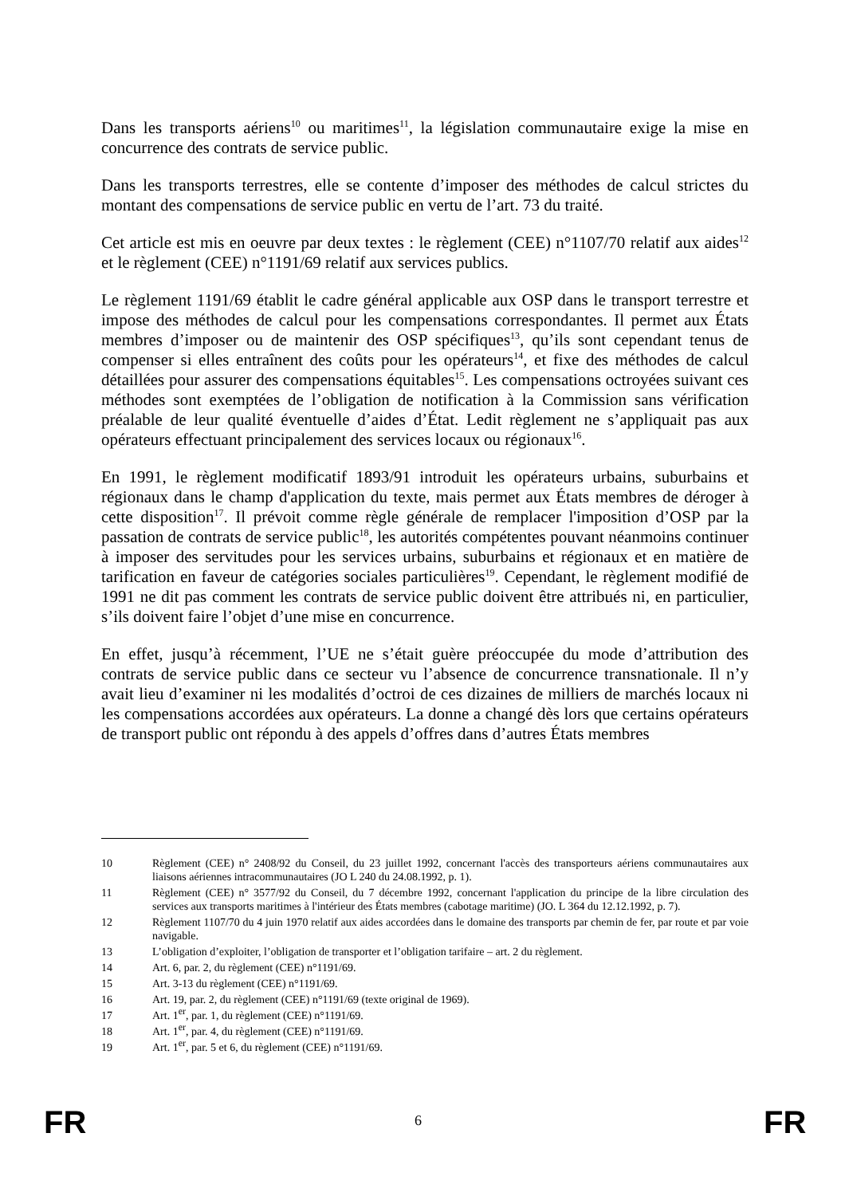Dans les transports aériens<sup>10</sup> ou maritimes<sup>11</sup>, la législation communautaire exige la mise en concurrence des contrats de service public.
Dans les transports terrestres, elle se contente d’imposer des méthodes de calcul strictes du montant des compensations de service public en vertu de l’art. 73 du traité.
Cet article est mis en oeuvre par deux textes : le règlement (CEE) n°1107/70 relatif aux aides<sup>12</sup> et le règlement (CEE) n°1191/69 relatif aux services publics.
Le règlement 1191/69 établit le cadre général applicable aux OSP dans le transport terrestre et impose des méthodes de calcul pour les compensations correspondantes. Il permet aux États membres d’imposer ou de maintenir des OSP spécifiques<sup>13</sup>, qu’ils sont cependant tenus de compenser si elles entraînent des coûts pour les opérateurs<sup>14</sup>, et fixe des méthodes de calcul détaillées pour assurer des compensations équitables<sup>15</sup>. Les compensations octroyées suivant ces méthodes sont exemptées de l’obligation de notification à la Commission sans vérification préalable de leur qualité éventuelle d’aides d’État. Ledit règlement ne s’appliquait pas aux opérateurs effectuant principalement des services locaux ou régionaux<sup>16</sup>.
En 1991, le règlement modificatif 1893/91 introduit les opérateurs urbains, suburbains et régionaux dans le champ d'application du texte, mais permet aux États membres de déroger à cette disposition<sup>17</sup>. Il prévoit comme règle générale de remplacer l'imposition d’OSP par la passation de contrats de service public<sup>18</sup>, les autorités compétentes pouvant néanmoins continuer à imposer des servitudes pour les services urbains, suburbains et régionaux et en matière de tarification en faveur de catégories sociales particulières<sup>19</sup>. Cependant, le règlement modifié de 1991 ne dit pas comment les contrats de service public doivent être attribués ni, en particulier, s’ils doivent faire l’objet d’une mise en concurrence.
En effet, jusqu’à récemment, l’UE ne s’était guère préoccupée du mode d’attribution des contrats de service public dans ce secteur vu l’absence de concurrence transnationale. Il n’y avait lieu d’examiner ni les modalités d’octroi de ces dizaines de milliers de marchés locaux ni les compensations accordées aux opérateurs. La donne a changé dès lors que certains opérateurs de transport public ont répondu à des appels d’offres dans d’autres États membres
10 Règlement (CEE) n° 2408/92 du Conseil, du 23 juillet 1992, concernant l'accès des transporteurs aériens communautaires aux liaisons aériennes intracommunautaires (JO L 240 du 24.08.1992, p. 1).
11 Règlement (CEE) n° 3577/92 du Conseil, du 7 décembre 1992, concernant l'application du principe de la libre circulation des services aux transports maritimes à l'intérieur des États membres (cabotage maritime) (JO. L 364 du 12.12.1992, p. 7).
12 Règlement 1107/70 du 4 juin 1970 relatif aux aides accordées dans le domaine des transports par chemin de fer, par route et par voie navigable.
13 L’obligation d’exploiter, l’obligation de transporter et l’obligation tarifaire – art. 2 du règlement.
14 Art. 6, par. 2, du règlement (CEE) n°1191/69.
15 Art. 3-13 du règlement (CEE) n°1191/69.
16 Art. 19, par. 2, du règlement (CEE) n°1191/69 (texte original de 1969).
17 Art. 1<sup>er</sup>, par. 1, du règlement (CEE) n°1191/69.
18 Art. 1<sup>er</sup>, par. 4, du règlement (CEE) n°1191/69.
19 Art. 1<sup>er</sup>, par. 5 et 6, du règlement (CEE) n°1191/69.
FR 6 FR